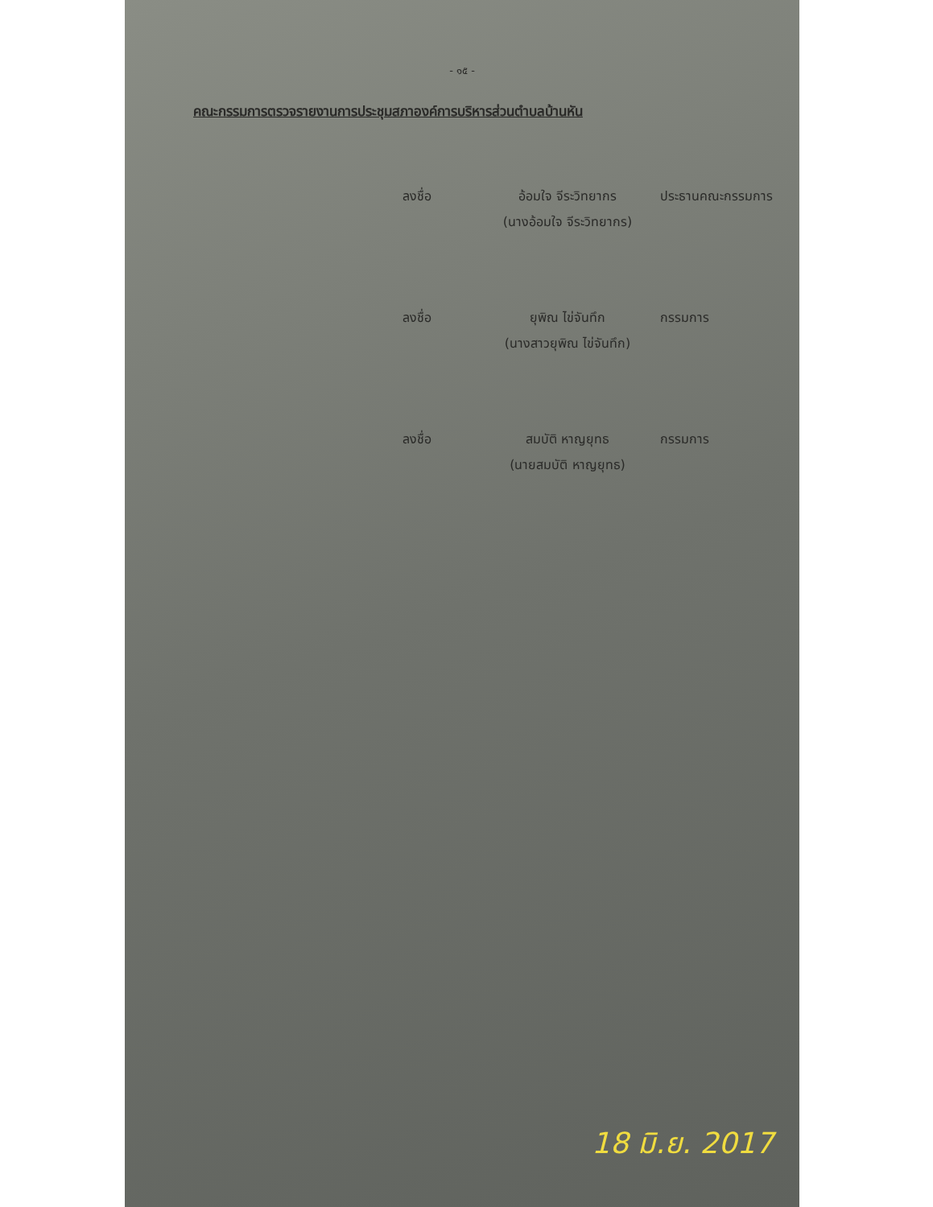- ๑๕ -
คณะกรรมการตรวจรายงานการประชุมสภาองค์การบริหารส่วนตำบลบ้านหัน
ลงชื่อ
อ้อมใจ จีระวิทยากร
ประธานคณะกรรมการ
(นางอ้อมใจ จีระวิทยากร)
ลงชื่อ
ยุพิณ ไข่จันทึก
กรรมการ
(นางสาวยุพิณ ไข่จันทึก)
ลงชื่อ
สมบัติ หาญยุทธ
กรรมการ
(นายสมบัติ หาญยุทธ)
18 มิ.ย. 2017